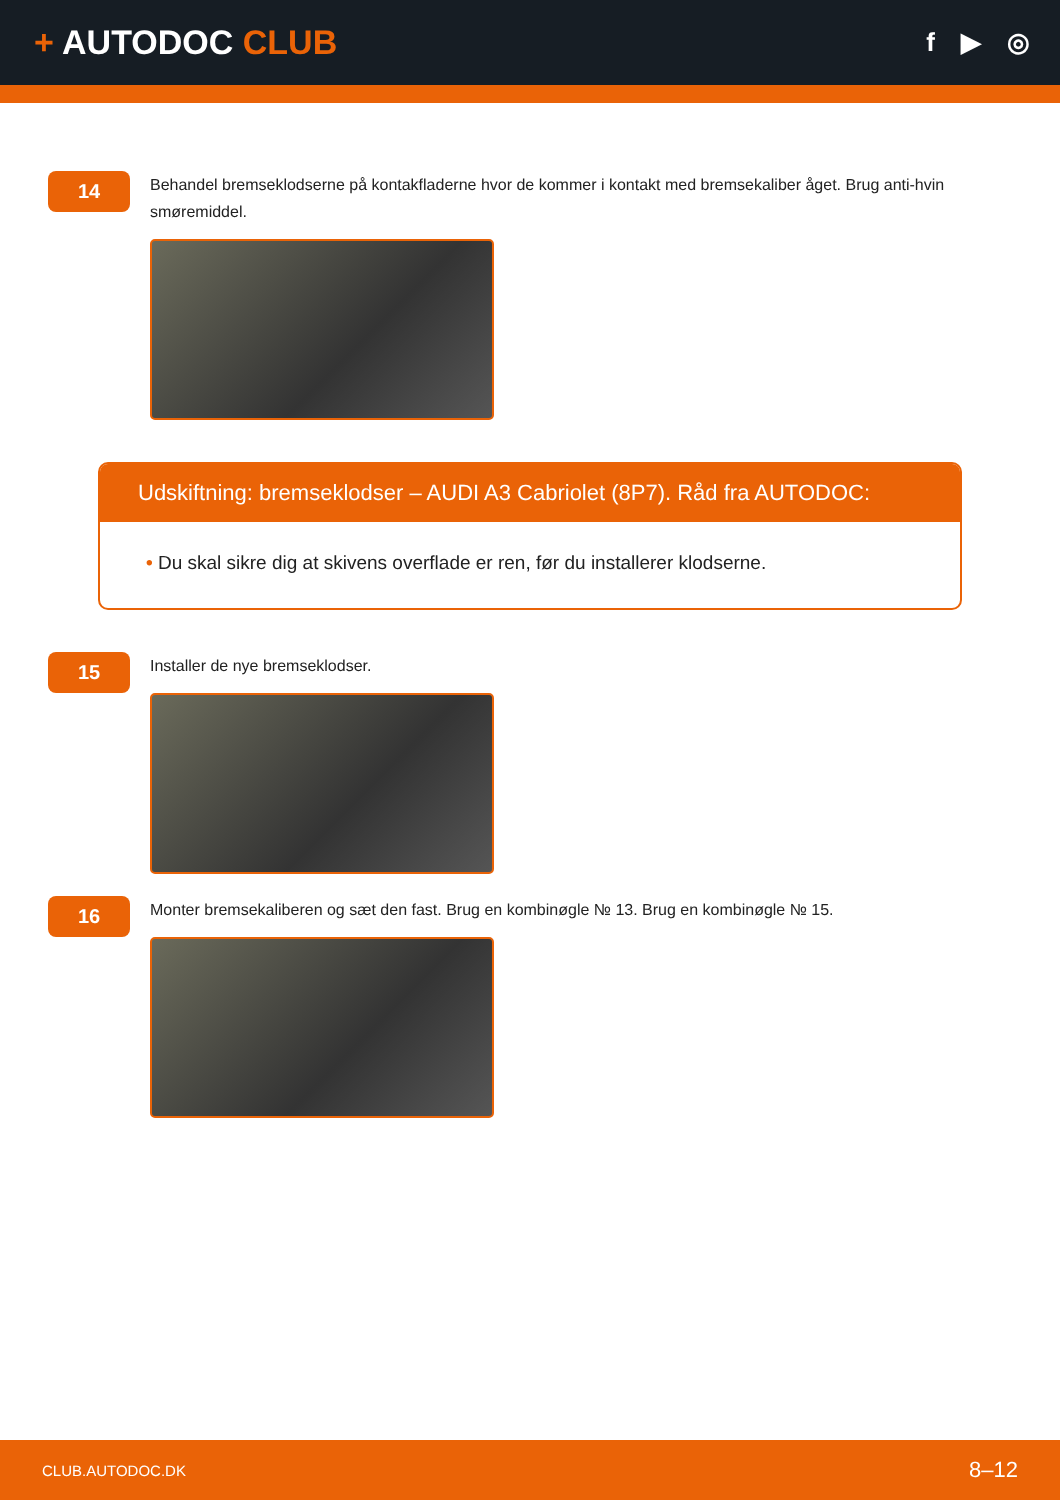+ AUTODOC CLUB
f ▶ ◎
14
Behandel bremseklodserne på kontakfladerne hvor de kommer i kontakt med bremsekaliber åget. Brug anti-hvin smøremiddel.
Udskiftning: bremseklodser – AUDI A3 Cabriolet (8P7). Råd fra AUTODOC:
• Du skal sikre dig at skivens overflade er ren, før du installerer klodserne.
15
Installer de nye bremseklodser.
16
Monter bremsekaliberen og sæt den fast. Brug en kombinøgle № 13. Brug en kombinøgle № 15.
CLUB.AUTODOC.DK 8–12